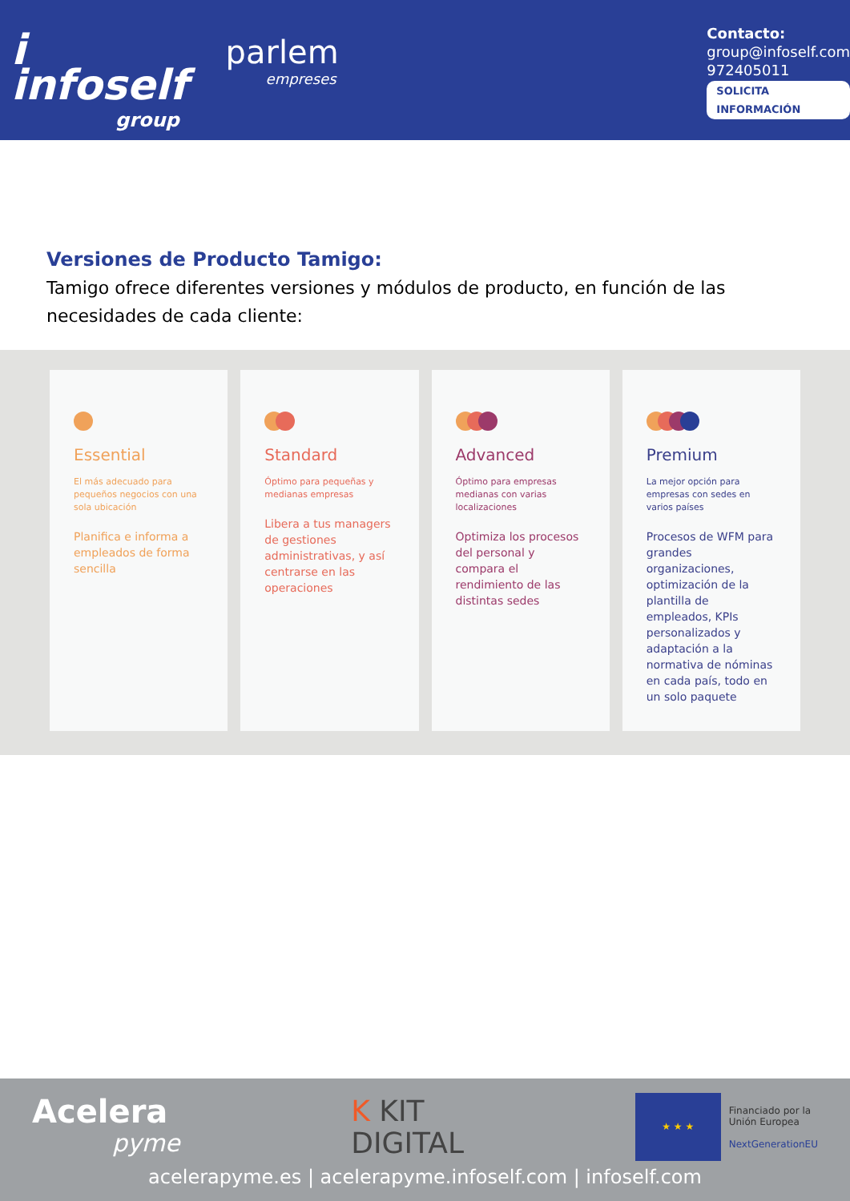i infoself
group
parlem
empreses
Contacto:
group@infoself.com
972405011
SOLICITA INFORMACIÓN
Versiones de Producto Tamigo:
Tamigo ofrece diferentes versiones y módulos de producto, en función de las necesidades de cada cliente:
Essential
El más adecuado para pequeños negocios con una sola ubicación
Planifica e informa a empleados de forma sencilla
Standard
Óptimo para pequeñas y medianas empresas
Libera a tus managers de gestiones administrativas, y así centrarse en las operaciones
Advanced
Óptimo para empresas medianas con varias localizaciones
Optimiza los procesos del personal y compara el rendimiento de las distintas sedes
Premium
La mejor opción para empresas con sedes en varios países
Procesos de WFM para grandes organizaciones, optimización de la plantilla de empleados, KPIs personalizados y adaptación a la normativa de nóminas en cada país, todo en un solo paquete
Acelera
pyme
K KIT
DIGITAL
★ ★ ★
Financiado por la
Unión Europea
NextGenerationEU
acelerapyme.es | acelerapyme.infoself.com | infoself.com